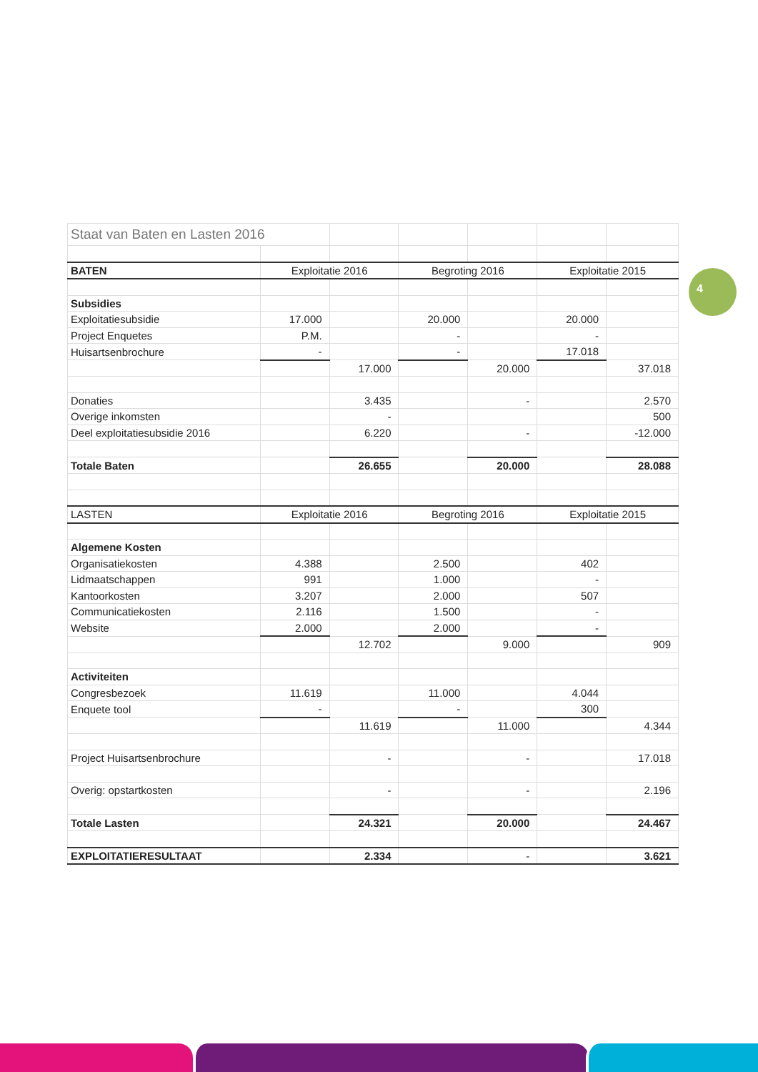4
| Staat van Baten en Lasten 2016 | | | | | | |
| BATEN | Exploitatie 2016 | | Begroting 2016 | | Exploitatie 2015 | |
| Subsidies | | | | | | |
| Exploitatiesubsidie | 17.000 | | 20.000 | | 20.000 | |
| Project Enquetes | P.M. | | - | | - | |
| Huisartsenbrochure | - | | - | | 17.018 | |
| | | 17.000 | | 20.000 | | 37.018 |
| Donaties | | 3.435 | | - | | 2.570 |
| Overige inkomsten | | - | | | | 500 |
| Deel exploitatiesubsidie 2016 | | 6.220 | | - | | -12.000 |
| Totale Baten | | 26.655 | | 20.000 | | 28.088 |
| LASTEN | Exploitatie 2016 | | Begroting 2016 | | Exploitatie 2015 | |
| Algemene Kosten | | | | | | |
| Organisatiekosten | 4.388 | | 2.500 | | 402 | |
| Lidmaatschappen | 991 | | 1.000 | | - | |
| Kantoorkosten | 3.207 | | 2.000 | | 507 | |
| Communicatiekosten | 2.116 | | 1.500 | | - | |
| Website | 2.000 | | 2.000 | | - | |
| | | 12.702 | | 9.000 | | 909 |
| Activiteiten | | | | | | |
| Congresbezoek | 11.619 | | 11.000 | | 4.044 | |
| Enquete tool | - | | - | | 300 | |
| | | 11.619 | | 11.000 | | 4.344 |
| Project Huisartsenbrochure | | - | | - | | 17.018 |
| Overig: opstartkosten | | - | | - | | 2.196 |
| Totale Lasten | | 24.321 | | 20.000 | | 24.467 |
| EXPLOITATIERESULTAAT | | 2.334 | | - | | 3.621 |